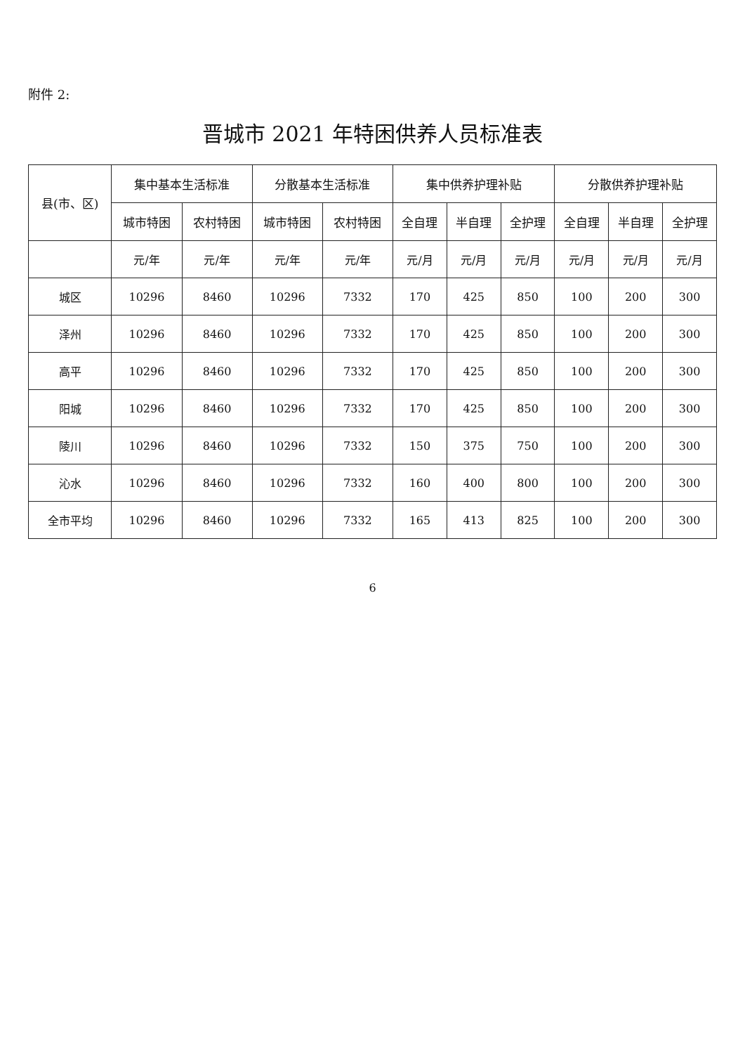附件 2:
晋城市 2021 年特困供养人员标准表
| 县(市、区) | 集中基本生活标准 | | 分散基本生活标准 | | 集中供养护理补贴 | | | 分散供养护理补贴 | | |
| --- | --- | --- | --- | --- | --- | --- | --- | --- | --- | --- |
| | 城市特困 | 农村特困 | 城市特困 | 农村特困 | 全自理 | 半自理 | 全护理 | 全自理 | 半自理 | 全护理 |
| | 元/年 | 元/年 | 元/年 | 元/年 | 元/月 | 元/月 | 元/月 | 元/月 | 元/月 | 元/月 |
| 城区 | 10296 | 8460 | 10296 | 7332 | 170 | 425 | 850 | 100 | 200 | 300 |
| 泽州 | 10296 | 8460 | 10296 | 7332 | 170 | 425 | 850 | 100 | 200 | 300 |
| 高平 | 10296 | 8460 | 10296 | 7332 | 170 | 425 | 850 | 100 | 200 | 300 |
| 阳城 | 10296 | 8460 | 10296 | 7332 | 170 | 425 | 850 | 100 | 200 | 300 |
| 陵川 | 10296 | 8460 | 10296 | 7332 | 150 | 375 | 750 | 100 | 200 | 300 |
| 沁水 | 10296 | 8460 | 10296 | 7332 | 160 | 400 | 800 | 100 | 200 | 300 |
| 全市平均 | 10296 | 8460 | 10296 | 7332 | 165 | 413 | 825 | 100 | 200 | 300 |
6